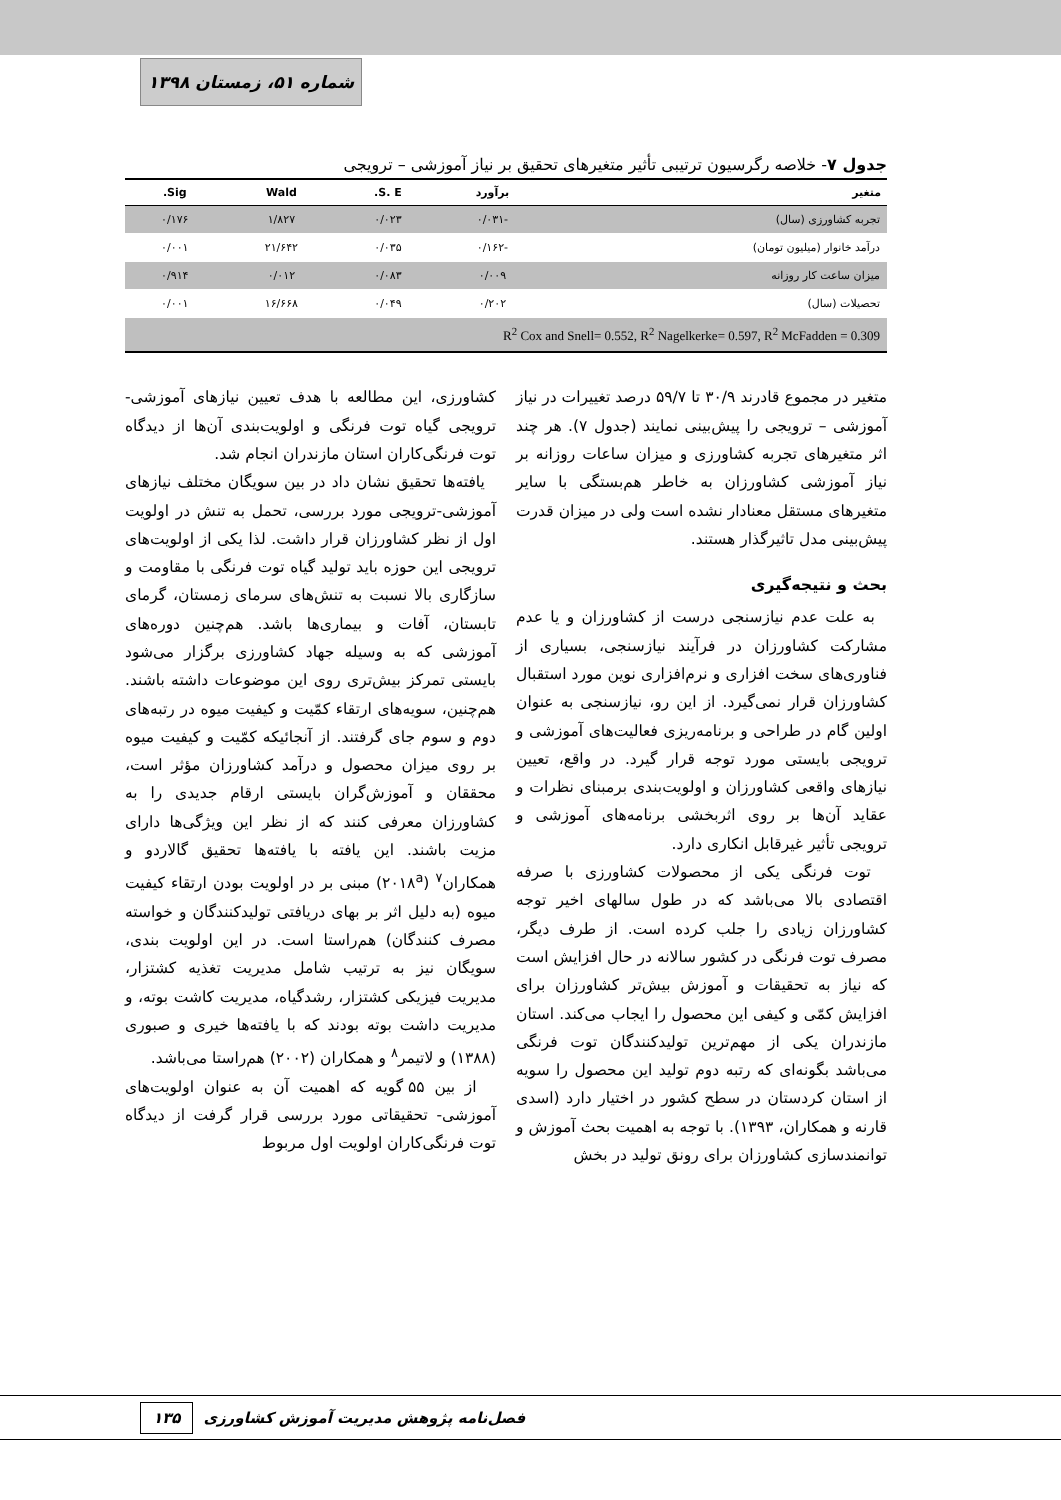شماره ۵۱، زمستان ۱۳۹۸
جدول ۷- خلاصه رگرسیون ترتیبی تأثیر متغیرهای تحقیق بر نیاز آموزشی – ترویجی
| متغیر | برآورد | S. E. | Wald | Sig. |
| --- | --- | --- | --- | --- |
| تجربه کشاورزی (سال) | -۰/۰۳۱ | ۰/۰۲۳ | ۱/۸۲۷ | ۰/۱۷۶ |
| درآمد خانوار (میلیون تومان) | -۰/۱۶۲ | ۰/۰۳۵ | ۲۱/۶۴۲ | ۰/۰۰۱ |
| میزان ساعت کار روزانه | ۰/۰۰۹ | ۰/۰۸۳ | ۰/۰۱۲ | ۰/۹۱۴ |
| تحصیلات (سال) | ۰/۲۰۲ | ۰/۰۴۹ | ۱۶/۶۶۸ | ۰/۰۰۱ |
| R<sup>2</sup> Cox and Snell= 0.552, R<sup>2</sup> Nagelkerke= 0.597, R<sup>2</sup> McFadden = 0.309 | | | | |
متغیر در مجموع قادرند ۳۰/۹ تا ۵۹/۷ درصد تغییرات در نیاز آموزشی – ترویجی را پیش‌بینی نمایند (جدول ۷). هر چند اثر متغیرهای تجربه کشاورزی و میزان ساعات روزانه بر نیاز آموزشی کشاورزان به خاطر هم‌بستگی با سایر متغیرهای مستقل معنادار نشده است ولی در میزان قدرت پیش‌بینی مدل تاثیرگذار هستند.
بحث و نتیجه‌گیری
به علت عدم نیازسنجی درست از کشاورزان و یا عدم مشارکت کشاورزان در فرآیند نیازسنجی، بسیاری از فناوری‌های سخت افزاری و نرم‌افزاری نوین مورد استقبال کشاورزان قرار نمی‌گیرد. از این رو، نیازسنجی به عنوان اولین گام در طراحی و برنامه‌ریزی فعالیت‌های آموزشی و ترویجی بایستی مورد توجه قرار گیرد. در واقع، تعیین نیازهای واقعی کشاورزان و اولویت‌بندی برمبنای نظرات و عقاید آن‌ها بر روی اثربخشی برنامه‌های آموزشی و ترویجی تأثیر غیرقابل انکاری دارد.
توت فرنگی یکی از محصولات کشاورزی با صرفه اقتصادی بالا می‌باشد که در طول سالهای اخیر توجه کشاورزان زیادی را جلب کرده است. از طرف دیگر، مصرف توت فرنگی در کشور سالانه در حال افزایش است که نیاز به تحقیقات و آموزش بیش‌تر کشاورزان برای افزایش کمّی و کیفی این محصول را ایجاب می‌کند. استان مازندران یکی از مهم‌ترین تولیدکنندگان توت فرنگی می‌باشد بگونه‌ای که رتبه دوم تولید این محصول را سویه از استان کردستان در سطح کشور در اختیار دارد (اسدی قارنه و همکاران، ۱۳۹۳). با توجه به اهمیت بحث آموزش و توانمندسازی کشاورزان برای رونق تولید در بخش
کشاورزی، این مطالعه با هدف تعیین نیازهای آموزشی-ترویجی گیاه توت فرنگی و اولویت‌بندی آن‌ها از دیدگاه توت فرنگی‌کاران استان مازندران انجام شد.
یافته‌ها تحقیق نشان داد در بین سویگان مختلف نیازهای آموزشی-ترویجی مورد بررسی، تحمل به تنش در اولویت اول از نظر کشاورزان قرار داشت. لذا یکی از اولویت‌های ترویجی این حوزه باید تولید گیاه توت فرنگی با مقاومت و سازگاری بالا نسبت به تنش‌های سرمای زمستان، گرمای تابستان، آفات و بیماری‌ها باشد. هم‌چنین دوره‌های آموزشی که به وسیله جهاد کشاورزی برگزار می‌شود بایستی تمرکز بیش‌تری روی این موضوعات داشته باشند. هم‌چنین، سویه‌های ارتقاء کمّیت و کیفیت میوه در رتبه‌های دوم و سوم جای گرفتند. از آنجائیکه کمّیت و کیفیت میوه بر روی میزان محصول و درآمد کشاورزان مؤثر است، محققان و آموزش‌گران بایستی ارقام جدیدی را به کشاورزان معرفی کنند که از نظر این ویژگی‌ها دارای مزیت باشند. این یافته با یافته‌ها تحقیق گالاردو و همکاران<sup>۷</sup> (۲۰۱۸<sup>a</sup>) مبنی بر در اولویت بودن ارتقاء کیفیت میوه (به دلیل اثر بر بهای دریافتی تولیدکنندگان و خواسته مصرف کنندگان) هم‌راستا است. در این اولویت بندی، سویگان نیز به ترتیب شامل مدیریت تغذیه کشتزار، مدیریت فیزیکی کشتزار، رشدگیاه، مدیریت کاشت بوته، و مدیریت داشت بوته بودند که با یافته‌ها خیری و صبوری (۱۳۸۸) و لاتیمر<sup>۸</sup> و همکاران (۲۰۰۲) هم‌راستا می‌باشد.
از بین ۵۵ گویه که اهمیت آن به عنوان اولویت‌های آموزشی- تحقیقاتی مورد بررسی قرار گرفت از دیدگاه توت فرنگی‌کاران اولویت اول مربوط
۱۳۵ فصل‌نامه پژوهش مدیریت آموزش کشاورزی